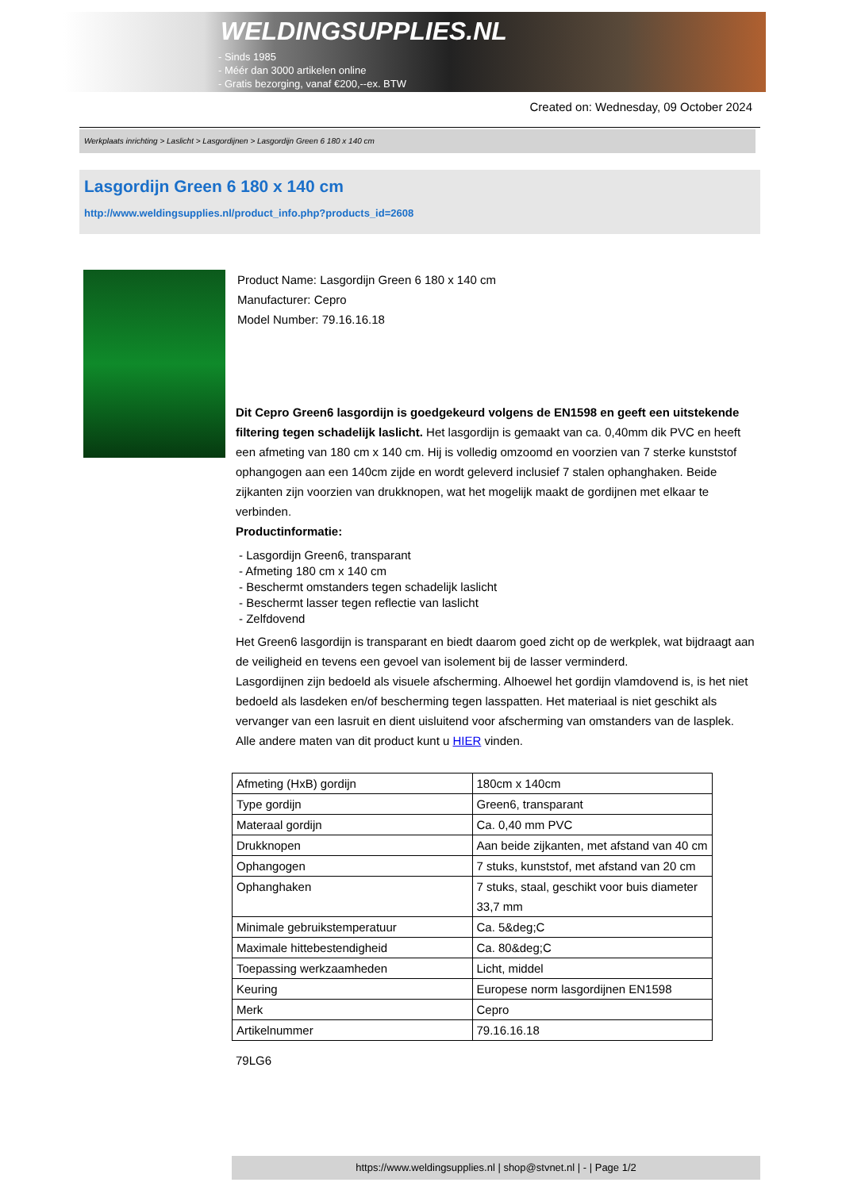WELDINGSUPPLIES.NL
- Sinds 1985
- Méér dan 3000 artikelen online
- Gratis bezorging, vanaf €200,--ex. BTW
Created on: Wednesday, 09 October 2024
Werkplaats inrichting > Laslicht > Lasgordijnen > Lasgordijn Green 6 180 x 140 cm
Lasgordijn Green 6 180 x 140 cm
http://www.weldingsupplies.nl/product_info.php?products_id=2608
Product Name: Lasgordijn Green 6 180 x 140 cm
Manufacturer: Cepro
Model Number: 79.16.16.18
Dit Cepro Green6 lasgordijn is goedgekeurd volgens de EN1598 en geeft een uitstekende filtering tegen schadelijk laslicht. Het lasgordijn is gemaakt van ca. 0,40mm dik PVC en heeft een afmeting van 180 cm x 140 cm. Hij is volledig omzoomd en voorzien van 7 sterke kunststof ophangogen aan een 140cm zijde en wordt geleverd inclusief 7 stalen ophanghaken. Beide zijkanten zijn voorzien van drukknopen, wat het mogelijk maakt de gordijnen met elkaar te verbinden.
Productinformatie:
- Lasgordijn Green6, transparant
- Afmeting 180 cm x 140 cm
- Beschermt omstanders tegen schadelijk laslicht
- Beschermt lasser tegen reflectie van laslicht
- Zelfdovend
Het Green6 lasgordijn is transparant en biedt daarom goed zicht op de werkplek, wat bijdraagt aan de veiligheid en tevens een gevoel van isolement bij de lasser verminderd.
Lasgordijnen zijn bedoeld als visuele afscherming. Alhoewel het gordijn vlamdovend is, is het niet bedoeld als lasdeken en/of bescherming tegen lasspatten. Het materiaal is niet geschikt als vervanger van een lasruit en dient uisluitend voor afscherming van omstanders van de lasplek.
Alle andere maten van dit product kunt u HIER vinden.
| Afmeting (HxB) gordijn | 180cm x 140cm |
| Type gordijn | Green6, transparant |
| Materaal gordijn | Ca. 0,40 mm PVC |
| Drukknopen | Aan beide zijkanten, met afstand van 40 cm |
| Ophangogen | 7 stuks, kunststof, met afstand van 20 cm |
| Ophanghaken | 7 stuks, staal, geschikt voor buis diameter 33,7 mm |
| Minimale gebruikstemperatuur | Ca. 5&deg;C |
| Maximale hittebestendigheid | Ca. 80&deg;C |
| Toepassing werkzaamheden | Licht, middel |
| Keuring | Europese norm lasgordijnen EN1598 |
| Merk | Cepro |
| Artikelnummer | 79.16.16.18 |
79LG6
https://www.weldingsupplies.nl | shop@stvnet.nl | - | Page 1/2